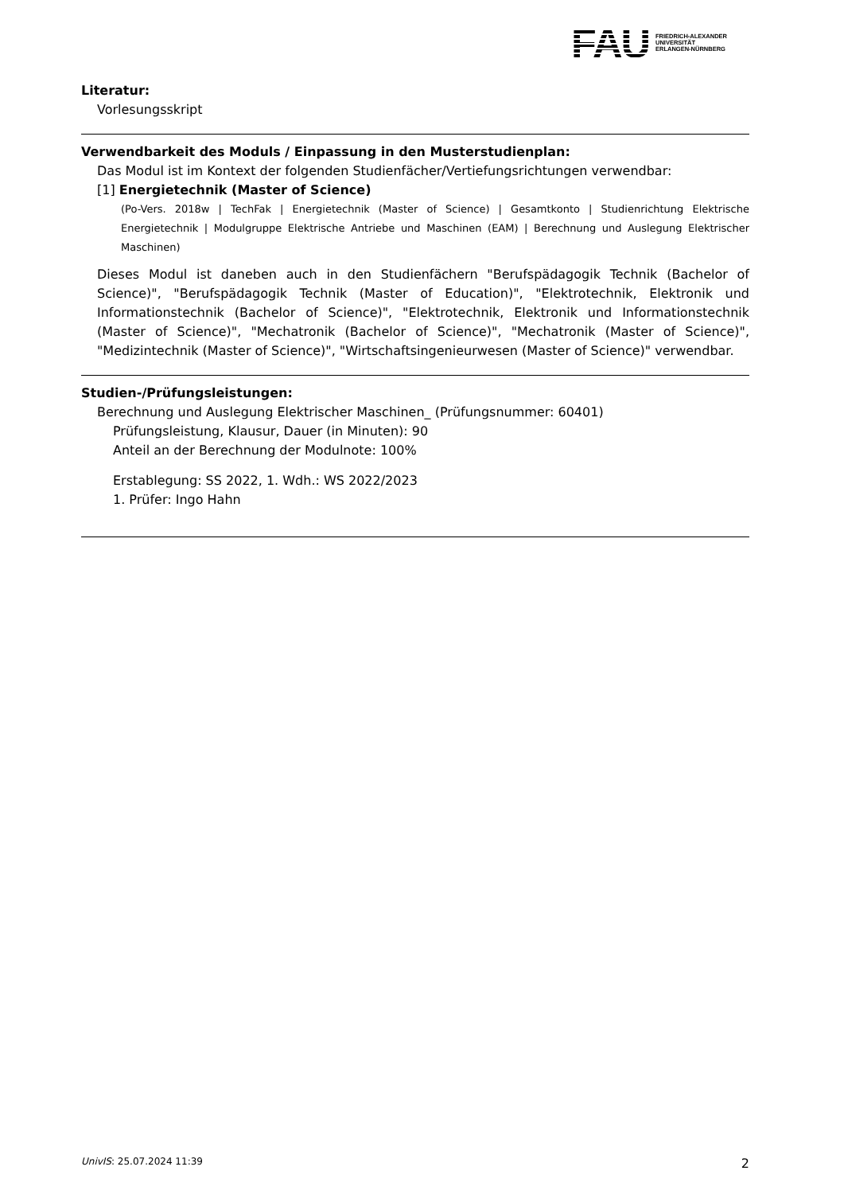FAU
FRIEDRICH-ALEXANDER
UNIVERSITÄT
ERLANGEN-NÜRNBERG
Literatur:
Vorlesungsskript
Verwendbarkeit des Moduls / Einpassung in den Musterstudienplan:
Das Modul ist im Kontext der folgenden Studienfächer/Vertiefungsrichtungen verwendbar:
[1] Energietechnik (Master of Science)
(Po-Vers. 2018w | TechFak | Energietechnik (Master of Science) | Gesamtkonto | Studienrichtung Elektrische Energietechnik | Modulgruppe Elektrische Antriebe und Maschinen (EAM) | Berechnung und Auslegung Elektrischer Maschinen)
Dieses Modul ist daneben auch in den Studienfächern "Berufspädagogik Technik (Bachelor of Science)", "Berufspädagogik Technik (Master of Education)", "Elektrotechnik, Elektronik und Informationstechnik (Bachelor of Science)", "Elektrotechnik, Elektronik und Informationstechnik (Master of Science)", "Mechatronik (Bachelor of Science)", "Mechatronik (Master of Science)", "Medizintechnik (Master of Science)", "Wirtschaftsingenieurwesen (Master of Science)" verwendbar.
Studien-/Prüfungsleistungen:
Berechnung und Auslegung Elektrischer Maschinen_ (Prüfungsnummer: 60401)
Prüfungsleistung, Klausur, Dauer (in Minuten): 90
Anteil an der Berechnung der Modulnote: 100%
Erstablegung: SS 2022, 1. Wdh.: WS 2022/2023
1. Prüfer: Ingo Hahn
UnivIS: 25.07.2024 11:39 2